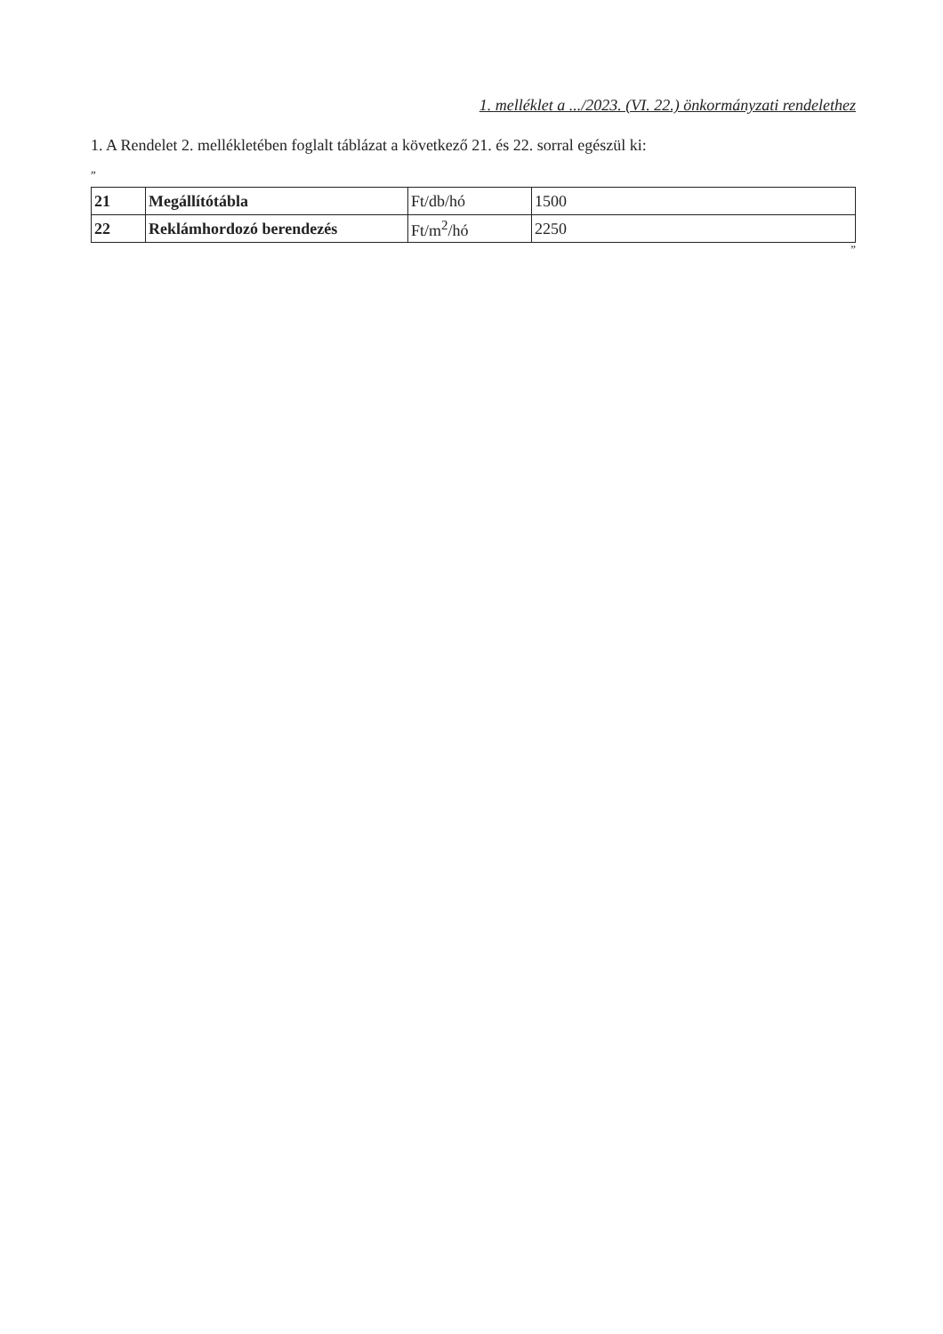1. melléklet a .../2023. (VI. 22.) önkormányzati rendelethez
1. A Rendelet 2. mellékletében foglalt táblázat a következő 21. és 22. sorral egészül ki:
„
| 21 | Megállítótábla | Ft/db/hó | 1500 |
| 22 | Reklámhordozó berendezés | Ft/m<sup>2</sup>/hó | 2250 |
”